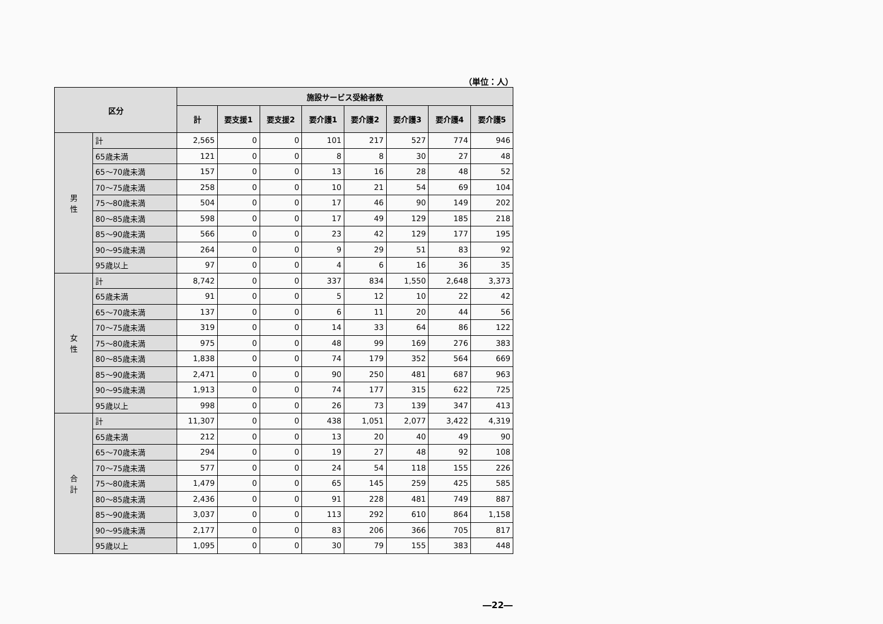（単位：人）
| 区分 | | 施設サービス受給者数 | | | | | | | |
| --- | --- | --- | --- | --- | --- | --- | --- | --- | --- |
| | | 計 | 要支援1 | 要支援2 | 要介護1 | 要介護2 | 要介護3 | 要介護4 | 要介護5 |
| 男 性 | 計 | 2,565 | 0 | 0 | 101 | 217 | 527 | 774 | 946 |
| | 65歳未満 | 121 | 0 | 0 | 8 | 8 | 30 | 27 | 48 |
| | 65～70歳未満 | 157 | 0 | 0 | 13 | 16 | 28 | 48 | 52 |
| | 70～75歳未満 | 258 | 0 | 0 | 10 | 21 | 54 | 69 | 104 |
| | 75～80歳未満 | 504 | 0 | 0 | 17 | 46 | 90 | 149 | 202 |
| | 80～85歳未満 | 598 | 0 | 0 | 17 | 49 | 129 | 185 | 218 |
| | 85～90歳未満 | 566 | 0 | 0 | 23 | 42 | 129 | 177 | 195 |
| | 90～95歳未満 | 264 | 0 | 0 | 9 | 29 | 51 | 83 | 92 |
| | 95歳以上 | 97 | 0 | 0 | 4 | 6 | 16 | 36 | 35 |
| 女 性 | 計 | 8,742 | 0 | 0 | 337 | 834 | 1,550 | 2,648 | 3,373 |
| | 65歳未満 | 91 | 0 | 0 | 5 | 12 | 10 | 22 | 42 |
| | 65～70歳未満 | 137 | 0 | 0 | 6 | 11 | 20 | 44 | 56 |
| | 70～75歳未満 | 319 | 0 | 0 | 14 | 33 | 64 | 86 | 122 |
| | 75～80歳未満 | 975 | 0 | 0 | 48 | 99 | 169 | 276 | 383 |
| | 80～85歳未満 | 1,838 | 0 | 0 | 74 | 179 | 352 | 564 | 669 |
| | 85～90歳未満 | 2,471 | 0 | 0 | 90 | 250 | 481 | 687 | 963 |
| | 90～95歳未満 | 1,913 | 0 | 0 | 74 | 177 | 315 | 622 | 725 |
| | 95歳以上 | 998 | 0 | 0 | 26 | 73 | 139 | 347 | 413 |
| 合 計 | 計 | 11,307 | 0 | 0 | 438 | 1,051 | 2,077 | 3,422 | 4,319 |
| | 65歳未満 | 212 | 0 | 0 | 13 | 20 | 40 | 49 | 90 |
| | 65～70歳未満 | 294 | 0 | 0 | 19 | 27 | 48 | 92 | 108 |
| | 70～75歳未満 | 577 | 0 | 0 | 24 | 54 | 118 | 155 | 226 |
| | 75～80歳未満 | 1,479 | 0 | 0 | 65 | 145 | 259 | 425 | 585 |
| | 80～85歳未満 | 2,436 | 0 | 0 | 91 | 228 | 481 | 749 | 887 |
| | 85～90歳未満 | 3,037 | 0 | 0 | 113 | 292 | 610 | 864 | 1,158 |
| | 90～95歳未満 | 2,177 | 0 | 0 | 83 | 206 | 366 | 705 | 817 |
| | 95歳以上 | 1,095 | 0 | 0 | 30 | 79 | 155 | 383 | 448 |
―22―